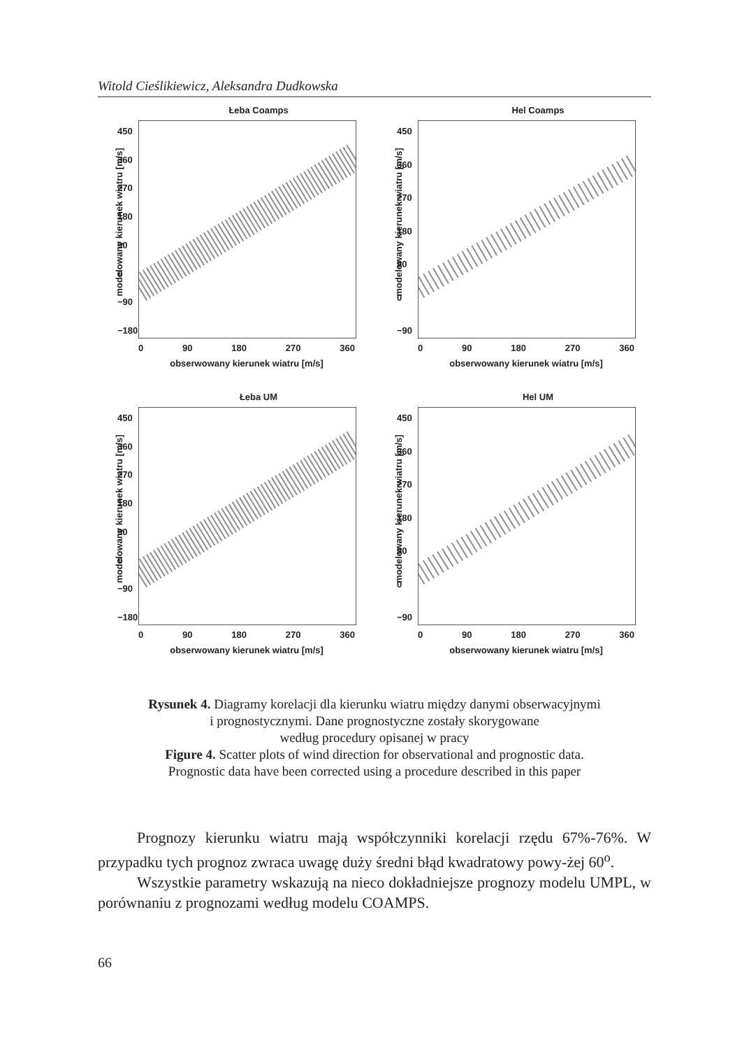Witold Cieślikiewicz, Aleksandra Dudkowska
Łeba Coamps
450
360
270
180
90
0
−90
−180
modelowany kierunek wiatru [m/s]
0 90 180 270 360
obserwowany kierunek wiatru [m/s]
Hel Coamps
450
360
270
180
90
0
−90
modelowany kierunek wiatru [m/s]
0 90 180 270 360
obserwowany kierunek wiatru [m/s]
Łeba UM
450
360
270
180
90
0
−90
−180
modelowany kierunek wiatru [m/s]
0 90 180 270 360
obserwowany kierunek wiatru [m/s]
Hel UM
450
360
270
180
90
0
−90
modelowany kierunek wiatru [m/s]
0 90 180 270 360
obserwowany kierunek wiatru [m/s]
Rysunek 4. Diagramy korelacji dla kierunku wiatru między danymi obserwacyjnymi
i prognostycznymi. Dane prognostyczne zostały skorygowane
według procedury opisanej w pracy
Figure 4. Scatter plots of wind direction for observational and prognostic data.
Prognostic data have been corrected using a procedure described in this paper
Prognozy kierunku wiatru mają współczynniki korelacji rzędu 67%-76%. W przypadku tych prognoz zwraca uwagę duży średni błąd kwadratowy powy-żej 60<sup>o</sup>.
Wszystkie parametry wskazują na nieco dokładniejsze prognozy modelu UMPL, w porównaniu z prognozami według modelu COAMPS.
66